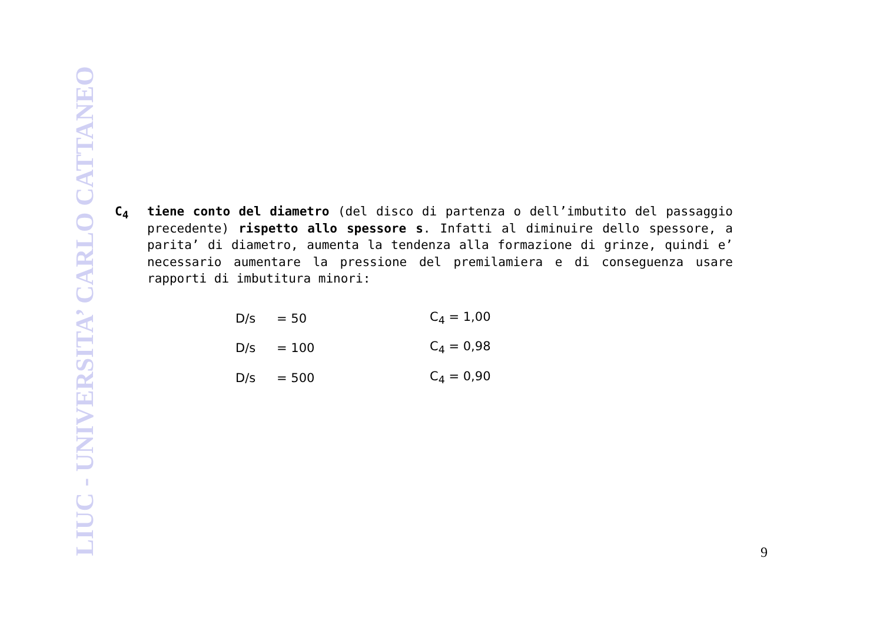LIUC - UNIVERSITA’ CARLO CATTANEO
C<sub>4</sub> tiene conto del diametro (del disco di partenza o dell’imbutito del passaggio precedente) rispetto allo spessore s. Infatti al diminuire dello spessore, a parita’ di diametro, aumenta la tendenza alla formazione di grinze, quindi e’ necessario aumentare la pressione del premilamiera e di conseguenza usare rapporti di imbutitura minori:
| D/s | = 50 | | C<sub>4</sub> = 1,00 |
| D/s | = 100 | | C<sub>4</sub> = 0,98 |
| D/s | = 500 | | C<sub>4</sub> = 0,90 |
9